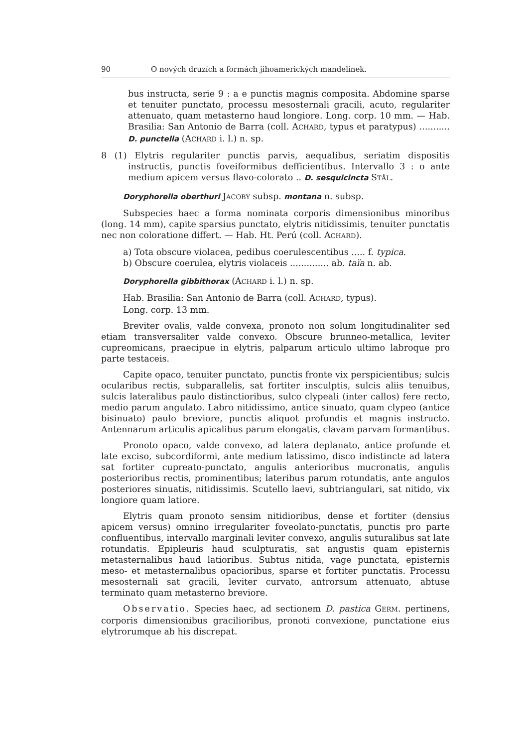90 O nových druzích a formách jihoamerických mandelinek.
bus instructa, serie 9 : a e punctis magnis composita. Abdomine sparse et tenuiter punctato, processu mesosternali gracili, acuto, regulariter attenuato, quam metasterno haud longiore. Long. corp. 10 mm. — Hab. Brasilia: San Antonio de Barra (coll. ACHARD, typus et paratypus) ........... D. punctella (ACHARD i. l.) n. sp.
8 (1) Elytris regulariter punctis parvis, aequalibus, seriatim dispositis instructis, punctis foveiformibus defficientibus. Intervallo 3 : o ante medium apicem versus flavo-colorato .. D. sesquicincta STÅL.
Doryphorella oberthuri JACOBY subsp. montana n. subsp.
Subspecies haec a forma nominata corporis dimensionibus minoribus (long. 14 mm), capite sparsius punctato, elytris nitidissimis, tenuiter punctatis nec non coloratione differt. — Hab. Ht. Perú (coll. ACHARD).
a) Tota obscure violacea, pedibus coerulescentibus ..... f. typica.
b) Obscure coerulea, elytris violaceis .............. ab. taïa n. ab.
Doryphorella gibbithorax (ACHARD i. l.) n. sp.
Hab. Brasilia: San Antonio de Barra (coll. ACHARD, typus).
Long. corp. 13 mm.
Breviter ovalis, valde convexa, pronoto non solum longitudinaliter sed etiam transversaliter valde convexo. Obscure brunneo-metallica, leviter cupreomicans, praecipue in elytris, palparum articulo ultimo labroque pro parte testaceis.
Capite opaco, tenuiter punctato, punctis fronte vix perspicientibus; sulcis ocularibus rectis, subparallelis, sat fortiter insculptis, sulcis aliis tenuibus, sulcis lateralibus paulo distinctioribus, sulco clypeali (inter callos) fere recto, medio parum angulato. Labro nitidissimo, antice sinuato, quam clypeo (antice bisinuato) paulo breviore, punctis aliquot profundis et magnis instructo. Antennarum articulis apicalibus parum elongatis, clavam parvam formantibus.
Pronoto opaco, valde convexo, ad latera deplanato, antice profunde et late exciso, subcordiformi, ante medium latissimo, disco indistincte ad latera sat fortiter cupreato-punctato, angulis anterioribus mucronatis, angulis posterioribus rectis, prominentibus; lateribus parum rotundatis, ante angulos posteriores sinuatis, nitidissimis. Scutello laevi, subtriangulari, sat nitido, vix longiore quam latiore.
Elytris quam pronoto sensim nitidioribus, dense et fortiter (densius apicem versus) omnino irregulariter foveolato-punctatis, punctis pro parte confluentibus, intervallo marginali leviter convexo, angulis suturalibus sat late rotundatis. Epipleuris haud sculpturatis, sat angustis quam episternis metasternalibus haud latioribus. Subtus nitida, vage punctata, episternis meso- et metasternalibus opacioribus, sparse et fortiter punctatis. Processu mesosternali sat gracili, leviter curvato, antrorsum attenuato, abtuse terminato quam metasterno breviore.
Observatio. Species haec, ad sectionem D. pastica GERM. pertinens, corporis dimensionibus gracilioribus, pronoti convexione, punctatione eius elytrorumque ab his discrepat.